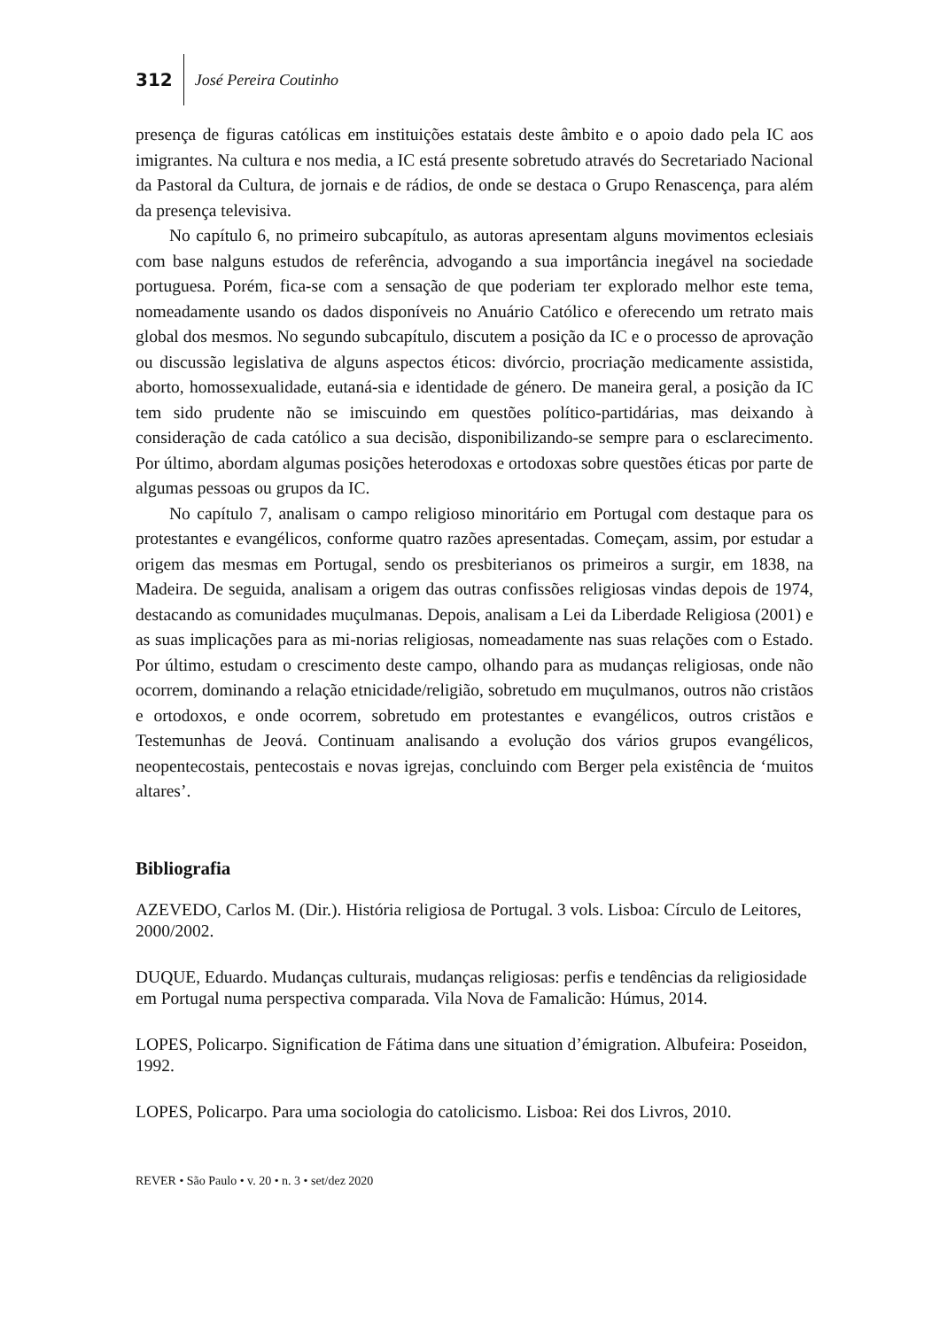312 José Pereira Coutinho
presença de figuras católicas em instituições estatais deste âmbito e o apoio dado pela IC aos imigrantes. Na cultura e nos media, a IC está presente sobretudo através do Secretariado Nacional da Pastoral da Cultura, de jornais e de rádios, de onde se destaca o Grupo Renascença, para além da presença televisiva.
No capítulo 6, no primeiro subcapítulo, as autoras apresentam alguns movimentos eclesiais com base nalguns estudos de referência, advogando a sua importância inegável na sociedade portuguesa. Porém, fica-se com a sensação de que poderiam ter explorado melhor este tema, nomeadamente usando os dados disponíveis no Anuário Católico e oferecendo um retrato mais global dos mesmos. No segundo subcapítulo, discutem a posição da IC e o processo de aprovação ou discussão legislativa de alguns aspectos éticos: divórcio, procriação medicamente assistida, aborto, homossexualidade, eutaná-sia e identidade de género. De maneira geral, a posição da IC tem sido prudente não se imiscuindo em questões político-partidárias, mas deixando à consideração de cada católico a sua decisão, disponibilizando-se sempre para o esclarecimento. Por último, abordam algumas posições heterodoxas e ortodoxas sobre questões éticas por parte de algumas pessoas ou grupos da IC.
No capítulo 7, analisam o campo religioso minoritário em Portugal com destaque para os protestantes e evangélicos, conforme quatro razões apresentadas. Começam, assim, por estudar a origem das mesmas em Portugal, sendo os presbiterianos os primeiros a surgir, em 1838, na Madeira. De seguida, analisam a origem das outras confissões religiosas vindas depois de 1974, destacando as comunidades muçulmanas. Depois, analisam a Lei da Liberdade Religiosa (2001) e as suas implicações para as mi-norias religiosas, nomeadamente nas suas relações com o Estado. Por último, estudam o crescimento deste campo, olhando para as mudanças religiosas, onde não ocorrem, dominando a relação etnicidade/religião, sobretudo em muçulmanos, outros não cristãos e ortodoxos, e onde ocorrem, sobretudo em protestantes e evangélicos, outros cristãos e Testemunhas de Jeová. Continuam analisando a evolução dos vários grupos evangélicos, neopentecostais, pentecostais e novas igrejas, concluindo com Berger pela existência de ‘muitos altares’.
Bibliografia
AZEVEDO, Carlos M. (Dir.). História religiosa de Portugal. 3 vols. Lisboa: Círculo de Leitores, 2000/2002.
DUQUE, Eduardo. Mudanças culturais, mudanças religiosas: perfis e tendências da religiosidade em Portugal numa perspectiva comparada. Vila Nova de Famalicão: Húmus, 2014.
LOPES, Policarpo. Signification de Fátima dans une situation d’émigration. Albufeira: Poseidon, 1992.
LOPES, Policarpo. Para uma sociologia do catolicismo. Lisboa: Rei dos Livros, 2010.
REVER • São Paulo • v. 20 • n. 3 • set/dez 2020